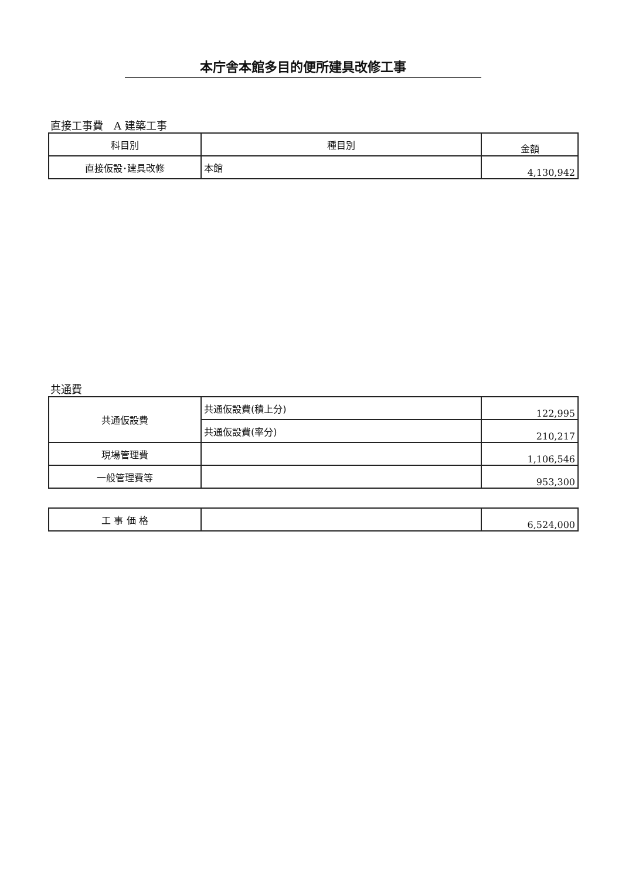本庁舎本館多目的便所建具改修工事
直接工事費　A 建築工事
| 科目別 | 種目別 | 金額 |
| --- | --- | --- |
| 直接仮設･建具改修 | 本館 | 4,130,942 |
共通費
| 共通仮設費 | 共通仮設費(積上分) | 122,995 |
| | 共通仮設費(率分) | 210,217 |
| 現場管理費 | | 1,106,546 |
| 一般管理費等 | | 953,300 |
| 工 事 価 格 | | 6,524,000 |